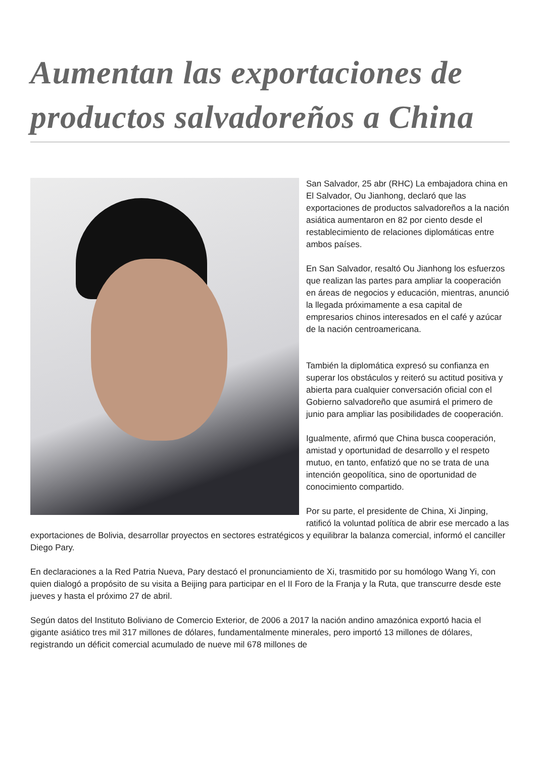Aumentan las exportaciones de productos salvadoreños a China
San Salvador, 25 abr (RHC) La embajadora china en El Salvador, Ou Jianhong, declaró que las exportaciones de productos salvadoreños a la nación asiática aumentaron en 82 por ciento desde el restablecimiento de relaciones diplomáticas entre ambos países.
En San Salvador, resaltó Ou Jianhong los esfuerzos que realizan las partes para ampliar la cooperación en áreas de negocios y educación, mientras, anunció la llegada próximamente a esa capital de empresarios chinos interesados en el café y azúcar de la nación centroamericana.
También la diplomática expresó su confianza en superar los obstáculos y reiteró su actitud positiva y abierta para cualquier conversación oficial con el Gobierno salvadoreño que asumirá el primero de junio para ampliar las posibilidades de cooperación.
Igualmente, afirmó que China busca cooperación, amistad y oportunidad de desarrollo y el respeto mutuo, en tanto, enfatizó que no se trata de una intención geopolítica, sino de oportunidad de conocimiento compartido.
Por su parte, el presidente de China, Xi Jinping, ratificó la voluntad política de abrir ese mercado a las exportaciones de Bolivia, desarrollar proyectos en sectores estratégicos y equilibrar la balanza comercial, informó el canciller Diego Pary.
En declaraciones a la Red Patria Nueva, Pary destacó el pronunciamiento de Xi, trasmitido por su homólogo Wang Yi, con quien dialogó a propósito de su visita a Beijing para participar en el II Foro de la Franja y la Ruta, que transcurre desde este jueves y hasta el próximo 27 de abril.
Según datos del Instituto Boliviano de Comercio Exterior, de 2006 a 2017 la nación andino amazónica exportó hacia el gigante asiático tres mil 317 millones de dólares, fundamentalmente minerales, pero importó 13 millones de dólares, registrando un déficit comercial acumulado de nueve mil 678 millones de